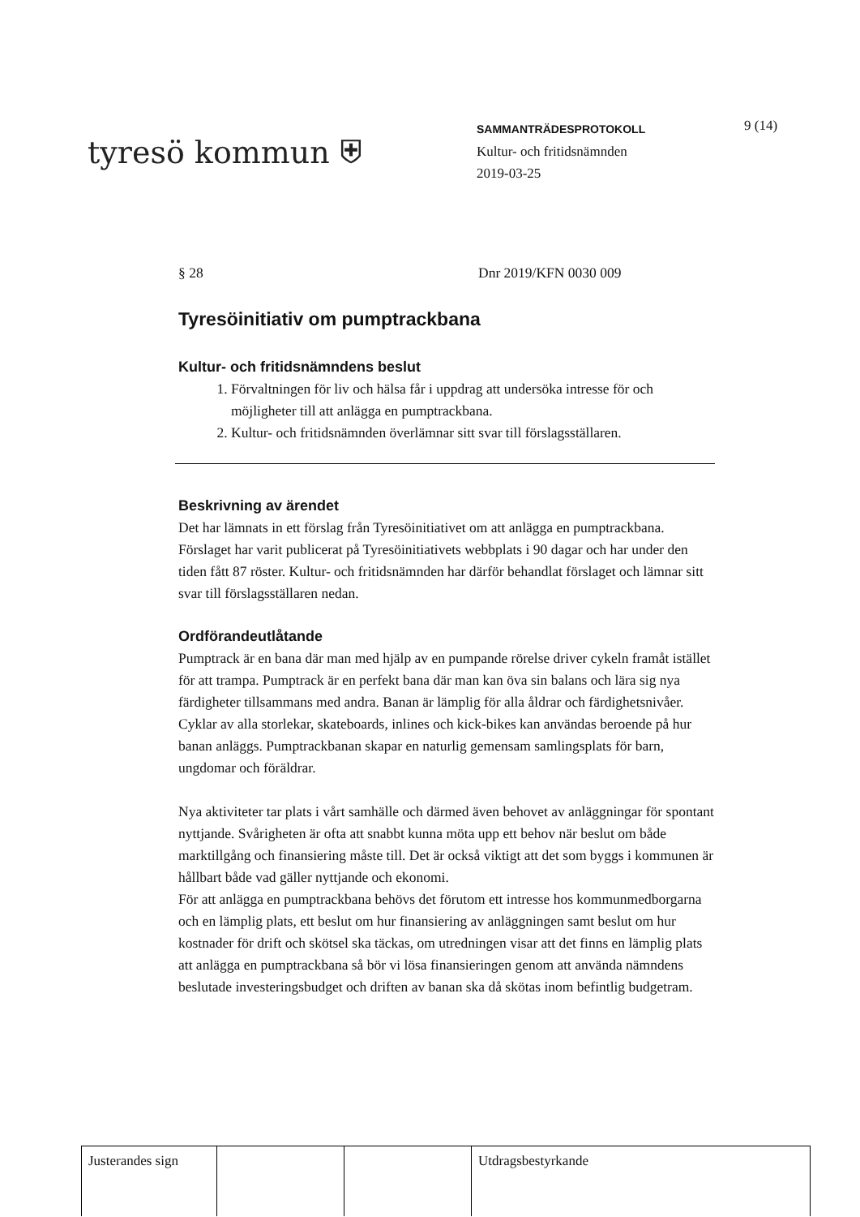tyresö kommun ⛨
SAMMANTRÄDESPROTOKOLL
Kultur- och fritidsnämnden
2019-03-25
9 (14)
§ 28 Dnr 2019/KFN 0030 009
Tyresöinitiativ om pumptrackbana
Kultur- och fritidsnämndens beslut
1. Förvaltningen för liv och hälsa får i uppdrag att undersöka intresse för och möjligheter till att anlägga en pumptrackbana.
2. Kultur- och fritidsnämnden överlämnar sitt svar till förslagsställaren.
Beskrivning av ärendet
Det har lämnats in ett förslag från Tyresöinitiativet om att anlägga en pumptrackbana. Förslaget har varit publicerat på Tyresöinitiativets webbplats i 90 dagar och har under den tiden fått 87 röster. Kultur- och fritidsnämnden har därför behandlat förslaget och lämnar sitt svar till förslagsställaren nedan.
Ordförandeutlåtande
Pumptrack är en bana där man med hjälp av en pumpande rörelse driver cykeln framåt istället för att trampa. Pumptrack är en perfekt bana där man kan öva sin balans och lära sig nya färdigheter tillsammans med andra. Banan är lämplig för alla åldrar och färdighetsnivåer. Cyklar av alla storlekar, skateboards, inlines och kick-bikes kan användas beroende på hur banan anläggs. Pumptrackbanan skapar en naturlig gemensam samlingsplats för barn, ungdomar och föräldrar.
Nya aktiviteter tar plats i vårt samhälle och därmed även behovet av anläggningar för spontant nyttjande. Svårigheten är ofta att snabbt kunna möta upp ett behov när beslut om både marktillgång och finansiering måste till. Det är också viktigt att det som byggs i kommunen är hållbart både vad gäller nyttjande och ekonomi.
För att anlägga en pumptrackbana behövs det förutom ett intresse hos kommunmedborgarna och en lämplig plats, ett beslut om hur finansiering av anläggningen samt beslut om hur kostnader för drift och skötsel ska täckas, om utredningen visar att det finns en lämplig plats att anlägga en pumptrackbana så bör vi lösa finansieringen genom att använda nämndens beslutade investeringsbudget och driften av banan ska då skötas inom befintlig budgetram.
| Justerandes sign | | | Utdragsbestyrkande |